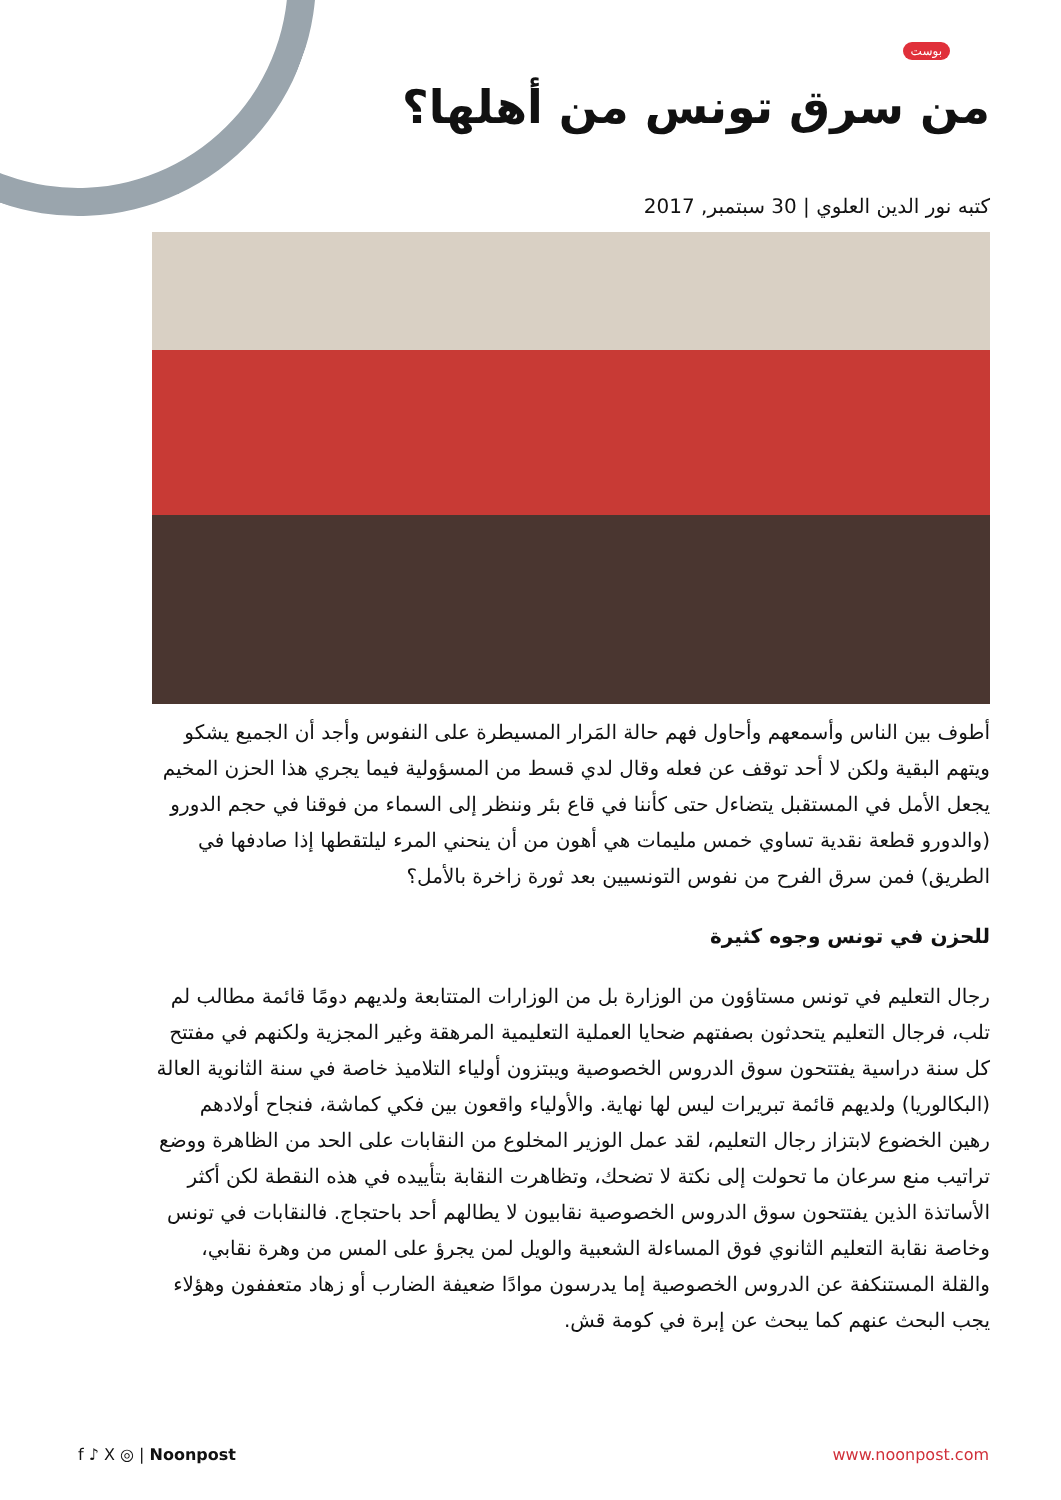بوست
من سرق تونس من أهلها؟
كتبه نور الدين العلوي | 30 سبتمبر, 2017
أطوف بين الناس وأسمعهم وأحاول فهم حالة المَرار المسيطرة على النفوس وأجد أن الجميع يشكو ويتهم البقية ولكن لا أحد توقف عن فعله وقال لدي قسط من المسؤولية فيما يجري هذا الحزن المخيم يجعل الأمل في المستقبل يتضاءل حتى كأننا في قاع بئر وننظر إلى السماء من فوقنا في حجم الدورو (والدورو قطعة نقدية تساوي خمس مليمات هي أهون من أن ينحني المرء ليلتقطها إذا صادفها في الطريق) فمن سرق الفرح من نفوس التونسيين بعد ثورة زاخرة بالأمل؟
للحزن في تونس وجوه كثيرة
رجال التعليم في تونس مستاؤون من الوزارة بل من الوزارات المتتابعة ولديهم دومًا قائمة مطالب لم تلب، فرجال التعليم يتحدثون بصفتهم ضحايا العملية التعليمية المرهقة وغير المجزية ولكنهم في مفتتح كل سنة دراسية يفتتحون سوق الدروس الخصوصية ويبتزون أولياء التلاميذ خاصة في سنة الثانوية العالة (البكالوريا) ولديهم قائمة تبريرات ليس لها نهاية. والأولياء واقعون بين فكي كماشة، فنجاح أولادهم رهين الخضوع لابتزاز رجال التعليم، لقد عمل الوزير المخلوع من النقابات على الحد من الظاهرة ووضع تراتيب منع سرعان ما تحولت إلى نكتة لا تضحك، وتظاهرت النقابة بتأييده في هذه النقطة لكن أكثر الأساتذة الذين يفتتحون سوق الدروس الخصوصية نقابيون لا يطالهم أحد باحتجاج. فالنقابات في تونس وخاصة نقابة التعليم الثانوي فوق المساءلة الشعبية والويل لمن يجرؤ على المس من وهرة نقابي، والقلة المستنكفة عن الدروس الخصوصية إما يدرسون موادًا ضعيفة الضارب أو زهاد متعففون وهؤلاء يجب البحث عنهم كما يبحث عن إبرة في كومة قش.
f ♪ X ◎ | Noonpost www.noonpost.com